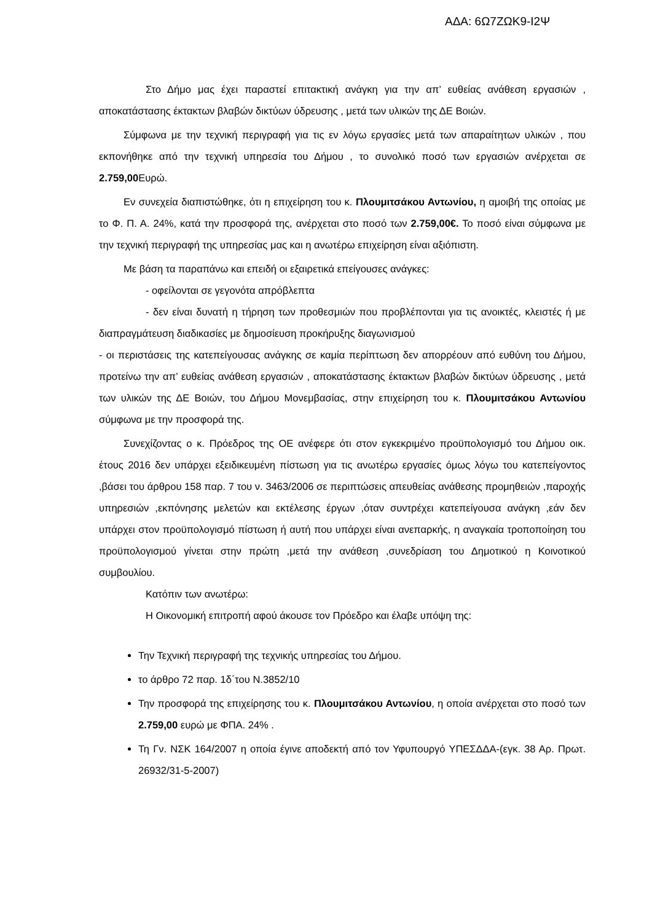ΑΔΑ: 6Ω7ΖΩΚ9-Ι2Ψ
Στο Δήμο μας έχει παραστεί επιτακτική ανάγκη για την απ’ ευθείας ανάθεση εργασιών , αποκατάστασης έκτακτων βλαβών δικτύων ύδρευσης , μετά των υλικών της ΔΕ Βοιών.
Σύμφωνα με την τεχνική περιγραφή για τις εν λόγω εργασίες μετά των απαραίτητων υλικών , που εκπονήθηκε από την τεχνική υπηρεσία του Δήμου , το συνολικό ποσό των εργασιών ανέρχεται σε 2.759,00 Ευρώ.
Εν συνεχεία διαπιστώθηκε, ότι η επιχείρηση του κ. Πλουμιτσάκου Αντωνίου, η αμοιβή της οποίας με το Φ. Π. Α. 24%, κατά την προσφορά της, ανέρχεται στο ποσό των 2.759,00€. Το ποσό είναι σύμφωνα με την τεχνική περιγραφή της υπηρεσίας μας και η ανωτέρω επιχείρηση είναι αξιόπιστη.
Με βάση τα παραπάνω και επειδή οι εξαιρετικά επείγουσες ανάγκες:
- οφείλονται σε γεγονότα απρόβλεπτα
- δεν είναι δυνατή η τήρηση των προθεσμιών που προβλέπονται για τις ανοικτές, κλειστές ή με διαπραγμάτευση διαδικασίες με δημοσίευση προκήρυξης διαγωνισμού
- οι περιστάσεις της κατεπείγουσας ανάγκης σε καμία περίπτωση δεν απορρέουν από ευθύνη του Δήμου, προτείνω την απ’ ευθείας ανάθεση εργασιών , αποκατάστασης έκτακτων βλαβών δικτύων ύδρευσης , μετά των υλικών της ΔΕ Βοιών, του Δήμου Μονεμβασίας, στην επιχείρηση του κ. Πλουμιτσάκου Αντωνίου σύμφωνα με την προσφορά της.
Συνεχίζοντας ο κ. Πρόεδρος της ΟΕ ανέφερε ότι στον εγκεκριμένο προϋπολογισμό του Δήμου οικ. έτους 2016 δεν υπάρχει εξειδικευμένη πίστωση για τις ανωτέρω εργασίες όμως λόγω του κατεπείγοντος ,βάσει του άρθρου 158 παρ. 7 του ν. 3463/2006 σε περιπτώσεις απευθείας ανάθεσης προμηθειών ,παροχής υπηρεσιών ,εκπόνησης μελετών και εκτέλεσης έργων ,όταν συντρέχει κατεπείγουσα ανάγκη ,εάν δεν υπάρχει στον προϋπολογισμό πίστωση ή αυτή που υπάρχει είναι ανεπαρκής, η αναγκαία τροποποίηση του προϋπολογισμού γίνεται στην πρώτη ,μετά την ανάθεση ,συνεδρίαση του Δημοτικού η Κοινοτικού συμβουλίου.
Κατόπιν των ανωτέρω:
Η Οικονομική επιτροπή αφού άκουσε τον Πρόεδρο και έλαβε υπόψη της:
Την Τεχνική περιγραφή της τεχνικής υπηρεσίας του Δήμου.
το άρθρο 72 παρ. 1δ΄του Ν.3852/10
Την προσφορά της επιχείρησης του κ. Πλουμιτσάκου Αντωνίου, η οποία ανέρχεται στο ποσό των 2.759,00 ευρώ με ΦΠΑ. 24% .
Τη Γν. ΝΣΚ 164/2007 η οποία έγινε αποδεκτή από τον Υφυπουργό ΥΠΕΣΔΔΑ-(εγκ. 38 Αρ. Πρωτ. 26932/31-5-2007)